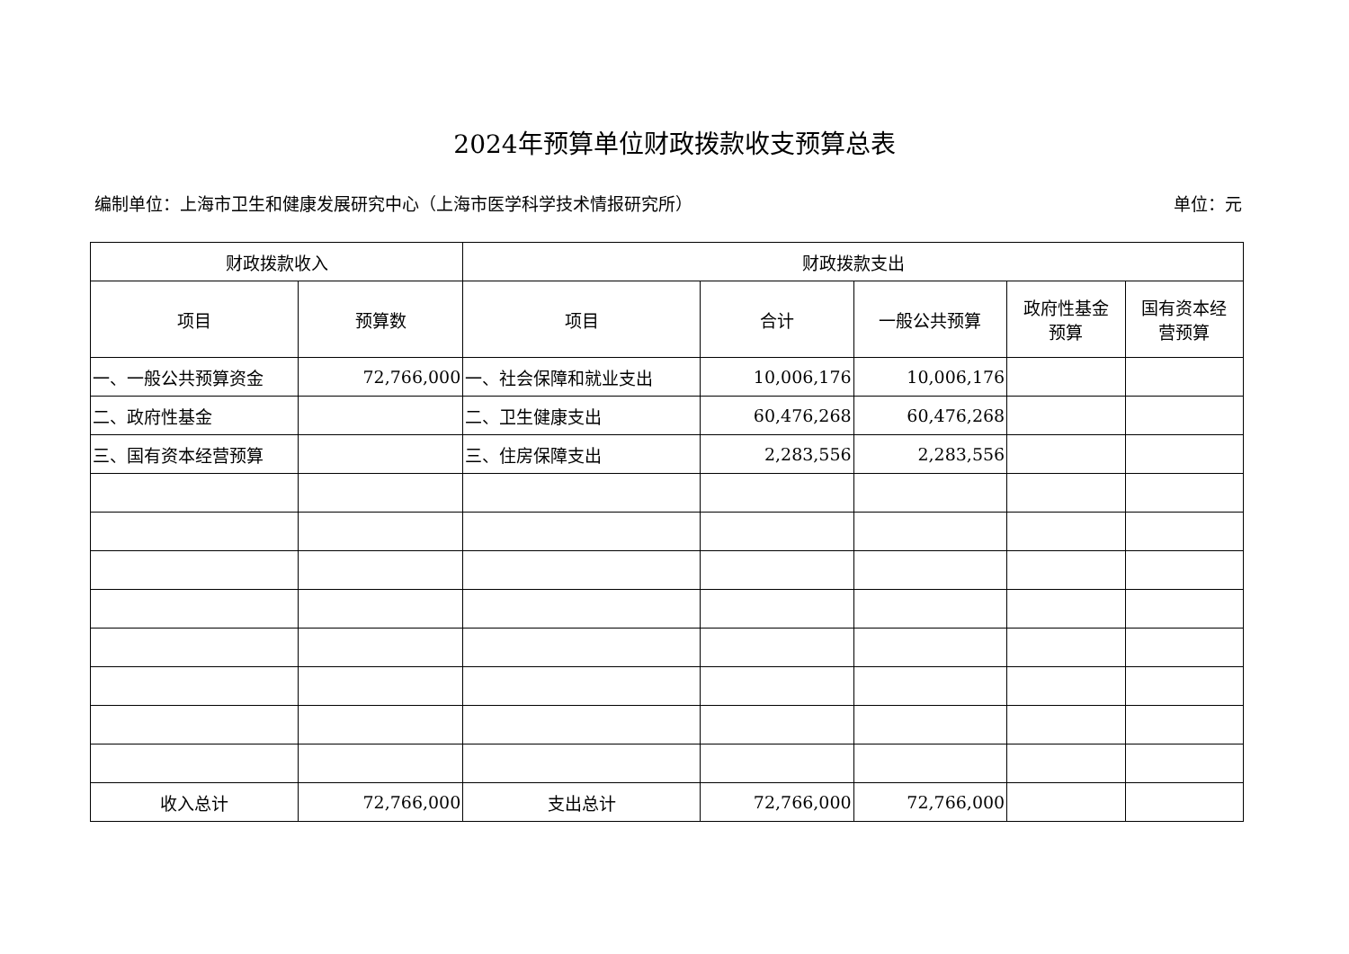2024年预算单位财政拨款收支预算总表
编制单位：上海市卫生和健康发展研究中心（上海市医学科学技术情报研究所） 单位：元
| 财政拨款收入 | | 财政拨款支出 | | | | |
| --- | --- | --- | --- | --- | --- | --- |
| 项目 | 预算数 | 项目 | 合计 | 一般公共预算 | 政府性基金 预算 | 国有资本经 营预算 |
| 一、一般公共预算资金 | 72,766,000 | 一、社会保障和就业支出 | 10,006,176 | 10,006,176 | | |
| 二、政府性基金 | | 二、卫生健康支出 | 60,476,268 | 60,476,268 | | |
| 三、国有资本经营预算 | | 三、住房保障支出 | 2,283,556 | 2,283,556 | | |
| 收入总计 | 72,766,000 | 支出总计 | 72,766,000 | 72,766,000 | | |